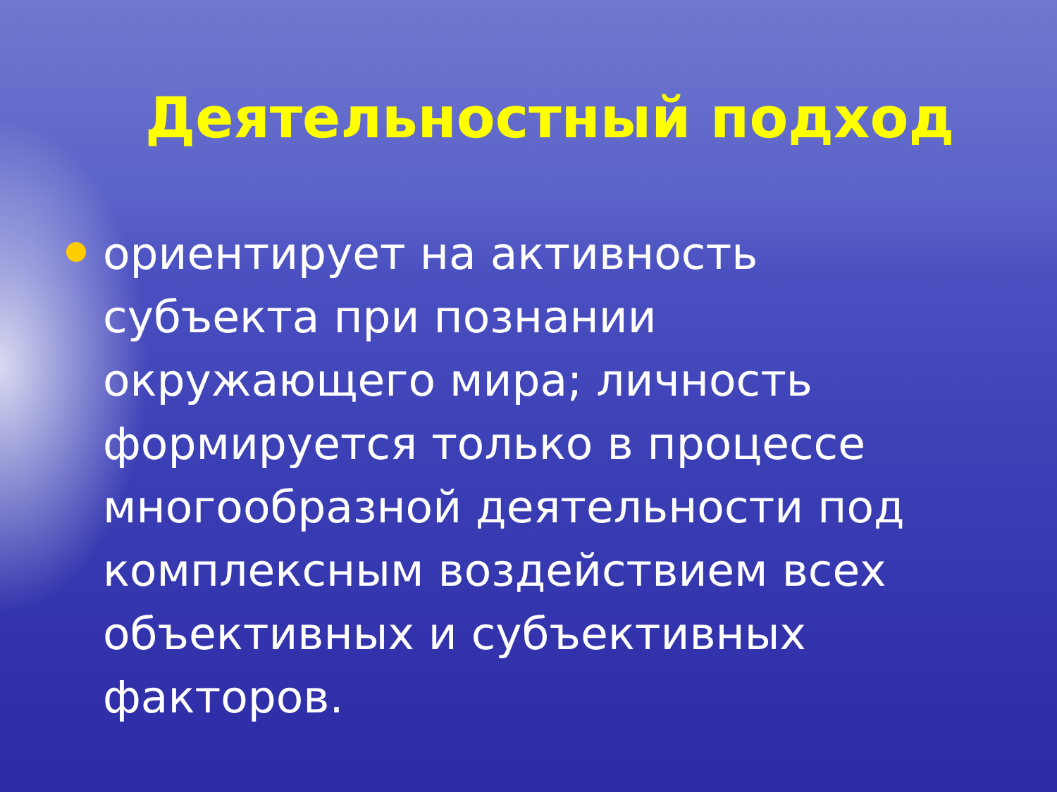Деятельностный подход
ориентирует на активность субъекта при познании окружающего мира; личность формируется только в процессе многообразной деятельности под комплексным воздействием всех объективных и субъективных факторов.